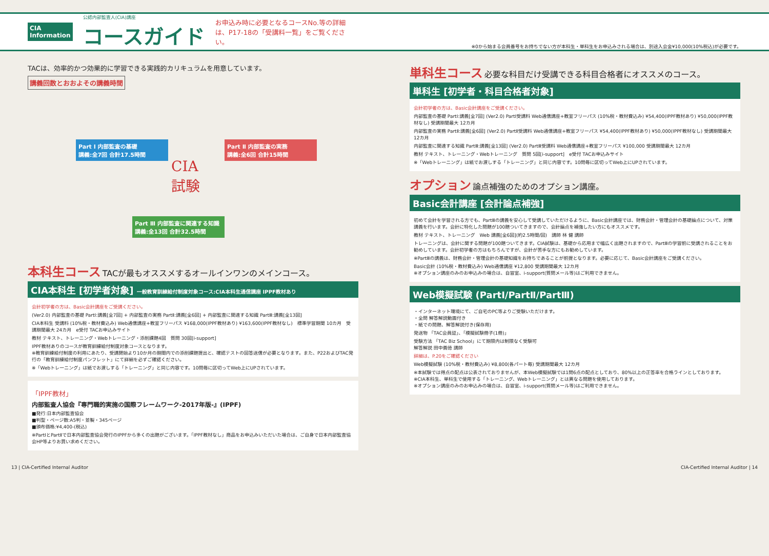CIA
Information
公認内部監査人(CIA)講座
コースガイド
お申込み時に必要となるコースNo.等の詳細は、P17-18の「受講料一覧」をご覧ください。
※0から始まる会員番号をお持ちでない方が本科生・単科生をお申込みされる場合は、別途入会金¥10,000(10%税込)が必要です。
TACは、効率的かつ効果的に学習できる実践的カリキュラムを用意しています。
講義回数とおおよその講義時間
Part Ⅰ 内部監査の基礎
講義:全7回 合計17.5時間
Part Ⅱ 内部監査の実務
講義:全6回 合計15時間
CIA
試験
Part Ⅲ 内部監査に関連する知識
講義:全13回 合計32.5時間
本科生コース TACが最もオススメするオールインワンのメインコース。
CIA本科生 [初学者対象] 一般教育訓練給付制度対象コース:CIA本科生通信講座 IPPF教材あり
会計初学者の方は、Basic会計講座をご受講ください。
(Ver2.0) 内部監査の基礎 PartⅠ:講義[全7回] + 内部監査の実務 PartⅡ:講義[全6回] + 内部監査に関連する知識 PartⅢ:講義[全13回]
CIA本科生 受講料 (10%税・教材費込み) Web通信講座+教室フリーパス ¥168,000(IPPF教材あり) ¥163,600(IPPF教材なし)　標準学習期間 10カ月　受講期間最大 24カ月　e受付 TACお申込みサイト
教材 テキスト、トレーニング・Webトレーニング・添削課題4回　質問 30回[i-support]
IPPF教材ありのコースが教育訓練給付制度対象コースとなります。
※教育訓練給付制度の利用にあたり、受講開始より10か月の期間内での添削課題提出と、確認テストの回答送信が必要となります。また、P22およびTAC発行の「教育訓練給付制度パンフレット」にて詳細を必ずご確認ください。
※「Webトレーニング」は紙でお渡しする「トレーニング」と同じ内容です。10問毎に区切ってWeb上にUPされています。
「IPPF教材」
内部監査人協会『専門職的実施の国際フレームワーク-2017年版-』(IPPF)
■発行:日本内部監査協会
■判型・ページ数:A5判・並製・345ページ
■頒布価格:¥4,400-(税込)
※PartⅠとPartⅡで日本内部監査協会発行のIPPFから多くの出題がございます。「IPPF教材なし」商品をお申込みいただいた場合は、ご自身で日本内部監査協会HP等よりお買い求めください。
単科生コース 必要な科目だけ受講できる科目合格者にオススメのコース。
単科生 [初学者・科目合格者対象]
会計初学者の方は、Basic会計講座をご受講ください。
内部監査の基礎 PartⅠ:講義[全7回] (Ver2.0) PartⅠ受講料 Web通信講座+教室フリーパス (10%税・教材費込み) ¥54,400(IPPF教材あり) ¥50,000(IPPF教材なし) 受講期間最大 12カ月
内部監査の実務 PartⅡ:講義[全6回] (Ver2.0) PartⅡ受講料 Web通信講座+教室フリーパス ¥54,400(IPPF教材あり) ¥50,000(IPPF教材なし) 受講期間最大 12カ月
内部監査に関連する知識 PartⅢ:講義[全13回] (Ver2.0) PartⅢ受講料 Web通信講座+教室フリーパス ¥100,000 受講期間最大 12カ月
教材 テキスト、トレーニング・Webトレーニング　質問 5回[i-support]　e受付 TACお申込みサイト
※「Webトレーニング」は紙でお渡しする「トレーニング」と同じ内容です。10問毎に区切ってWeb上にUPされています。
オプション 論点補強のためのオプション講座。
Basic会計講座 [会計論点補強]
初めて会計を学習される方でも、PartⅢの講義を安心して受講していただけるように、Basic会計講座では、財務会計・管理会計の基礎論点について、対策講義を行います。会計に特化した問題が100題ついてきますので、会計論点を補強したい方にもオススメです。
教材 テキスト、トレーニング　Web 講義[全6回](約2.5時間/回)　講師 林 健 講師
トレーニングは、会計に関する問題が100題ついてきます。CIA試験は、基礎から応用まで幅広く出題されますので、PartⅢの学習前に受講されることをお勧めしています。会計初学者の方はもちろんですが、会計が苦手な方にもお勧めしています。
※PartⅢの講義は、財務会計・管理会計の基礎知識をお持ちであることが前提となります。必要に応じて、Basic会計講座をご受講ください。
Basic会計 (10%税・教材費込み) Web通信講座 ¥12,800 受講期間最大 12カ月
※オプション講座のみのお申込みの場合は、自習室、i-support(質問メール等)はご利用できません。
Web模擬試験 (PartⅠ/PartⅡ/PartⅢ)
・インターネット環境にて、ご自宅のPC等よりご受験いただけます。
・全問 解答解説動画付き
・紙での問題、解答解説付き(保存用)
発送物 「TAC会員証」、「模擬試験冊子(1冊)」
受験方法 「TAC Biz School」にて期限内は制限なく受験可
解答解説 田中義徳 講師
詳細は、P.20をご確認ください
Web模擬試験 (10%税・教材費込み) ¥8,800(各パート毎) 受講期間最大 12カ月
※本試験では得点の配点は公表されておりませんが、本Web模擬試験では1問6点の配点としており、80%以上の正答率を合格ラインとしております。
※CIA本科生、単科生で使用する「トレーニング、Webトレーニング」とは異なる問題を使用しております。
※オプション講座のみのお申込みの場合は、自習室、i-support(質問メール等)はご利用できません。
13 | CIA-Certified Internal Auditor CIA-Certified Internal Auditor | 14